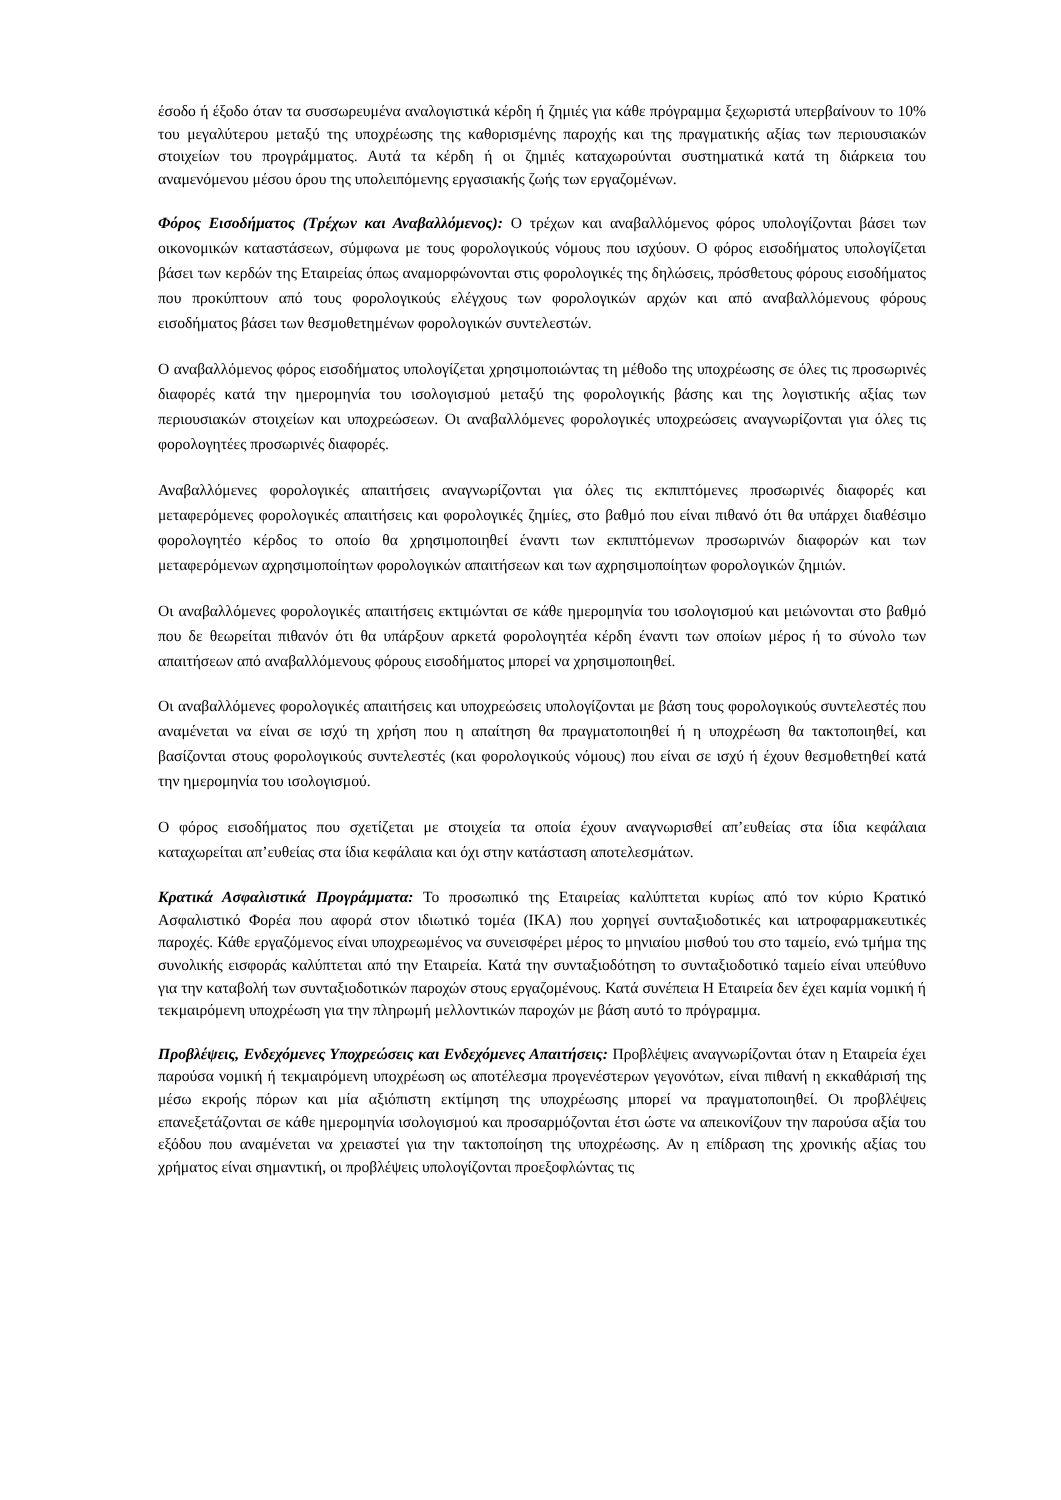έσοδο ή έξοδο όταν τα συσσωρευμένα αναλογιστικά κέρδη ή ζημιές για κάθε πρόγραμμα ξεχωριστά υπερβαίνουν το 10% του μεγαλύτερου μεταξύ της υποχρέωσης της καθορισμένης παροχής και της πραγματικής αξίας των περιουσιακών στοιχείων του προγράμματος. Αυτά τα κέρδη ή οι ζημιές καταχωρούνται συστηματικά κατά τη διάρκεια του αναμενόμενου μέσου όρου της υπολειπόμενης εργασιακής ζωής των εργαζομένων.
Φόρος Εισοδήματος (Τρέχων και Αναβαλλόμενος): Ο τρέχων και αναβαλλόμενος φόρος υπολογίζονται βάσει των οικονομικών καταστάσεων, σύμφωνα με τους φορολογικούς νόμους που ισχύουν. Ο φόρος εισοδήματος υπολογίζεται βάσει των κερδών της Εταιρείας όπως αναμορφώνονται στις φορολογικές της δηλώσεις, πρόσθετους φόρους εισοδήματος που προκύπτουν από τους φορολογικούς ελέγχους των φορολογικών αρχών και από αναβαλλόμενους φόρους εισοδήματος βάσει των θεσμοθετημένων φορολογικών συντελεστών.
Ο αναβαλλόμενος φόρος εισοδήματος υπολογίζεται χρησιμοποιώντας τη μέθοδο της υποχρέωσης σε όλες τις προσωρινές διαφορές κατά την ημερομηνία του ισολογισμού μεταξύ της φορολογικής βάσης και της λογιστικής αξίας των περιουσιακών στοιχείων και υποχρεώσεων. Οι αναβαλλόμενες φορολογικές υποχρεώσεις αναγνωρίζονται για όλες τις φορολογητέες προσωρινές διαφορές.
Αναβαλλόμενες φορολογικές απαιτήσεις αναγνωρίζονται για όλες τις εκπιπτόμενες προσωρινές διαφορές και μεταφερόμενες φορολογικές απαιτήσεις και φορολογικές ζημίες, στο βαθμό που είναι πιθανό ότι θα υπάρχει διαθέσιμο φορολογητέο κέρδος το οποίο θα χρησιμοποιηθεί έναντι των εκπιπτόμενων προσωρινών διαφορών και των μεταφερόμενων αχρησιμοποίητων φορολογικών απαιτήσεων και των αχρησιμοποίητων φορολογικών ζημιών.
Οι αναβαλλόμενες φορολογικές απαιτήσεις εκτιμώνται σε κάθε ημερομηνία του ισολογισμού και μειώνονται στο βαθμό που δε θεωρείται πιθανόν ότι θα υπάρξουν αρκετά φορολογητέα κέρδη έναντι των οποίων μέρος ή το σύνολο των απαιτήσεων από αναβαλλόμενους φόρους εισοδήματος μπορεί να χρησιμοποιηθεί.
Οι αναβαλλόμενες φορολογικές απαιτήσεις και υποχρεώσεις υπολογίζονται με βάση τους φορολογικούς συντελεστές που αναμένεται να είναι σε ισχύ τη χρήση που η απαίτηση θα πραγματοποιηθεί ή η υποχρέωση θα τακτοποιηθεί, και βασίζονται στους φορολογικούς συντελεστές (και φορολογικούς νόμους) που είναι σε ισχύ ή έχουν θεσμοθετηθεί κατά την ημερομηνία του ισολογισμού.
Ο φόρος εισοδήματος που σχετίζεται με στοιχεία τα οποία έχουν αναγνωρισθεί απ’ευθείας στα ίδια κεφάλαια καταχωρείται απ’ευθείας στα ίδια κεφάλαια και όχι στην κατάσταση αποτελεσμάτων.
Κρατικά Ασφαλιστικά Προγράμματα: Το προσωπικό της Εταιρείας καλύπτεται κυρίως από τον κύριο Κρατικό Ασφαλιστικό Φορέα που αφορά στον ιδιωτικό τομέα (ΙΚΑ) που χορηγεί συνταξιοδοτικές και ιατροφαρμακευτικές παροχές. Κάθε εργαζόμενος είναι υποχρεωμένος να συνεισφέρει μέρος το μηνιαίου μισθού του στο ταμείο, ενώ τμήμα της συνολικής εισφοράς καλύπτεται από την Εταιρεία. Κατά την συνταξιοδότηση το συνταξιοδοτικό ταμείο είναι υπεύθυνο για την καταβολή των συνταξιοδοτικών παροχών στους εργαζομένους. Κατά συνέπεια Η Εταιρεία δεν έχει καμία νομική ή τεκμαιρόμενη υποχρέωση για την πληρωμή μελλοντικών παροχών με βάση αυτό το πρόγραμμα.
Προβλέψεις, Ενδεχόμενες Υποχρεώσεις και Ενδεχόμενες Απαιτήσεις: Προβλέψεις αναγνωρίζονται όταν η Εταιρεία έχει παρούσα νομική ή τεκμαιρόμενη υποχρέωση ως αποτέλεσμα προγενέστερων γεγονότων, είναι πιθανή η εκκαθάρισή της μέσω εκροής πόρων και μία αξιόπιστη εκτίμηση της υποχρέωσης μπορεί να πραγματοποιηθεί. Οι προβλέψεις επανεξετάζονται σε κάθε ημερομηνία ισολογισμού και προσαρμόζονται έτσι ώστε να απεικονίζουν την παρούσα αξία του εξόδου που αναμένεται να χρειαστεί για την τακτοποίηση της υποχρέωσης. Αν η επίδραση της χρονικής αξίας του χρήματος είναι σημαντική, οι προβλέψεις υπολογίζονται προεξοφλώντας τις